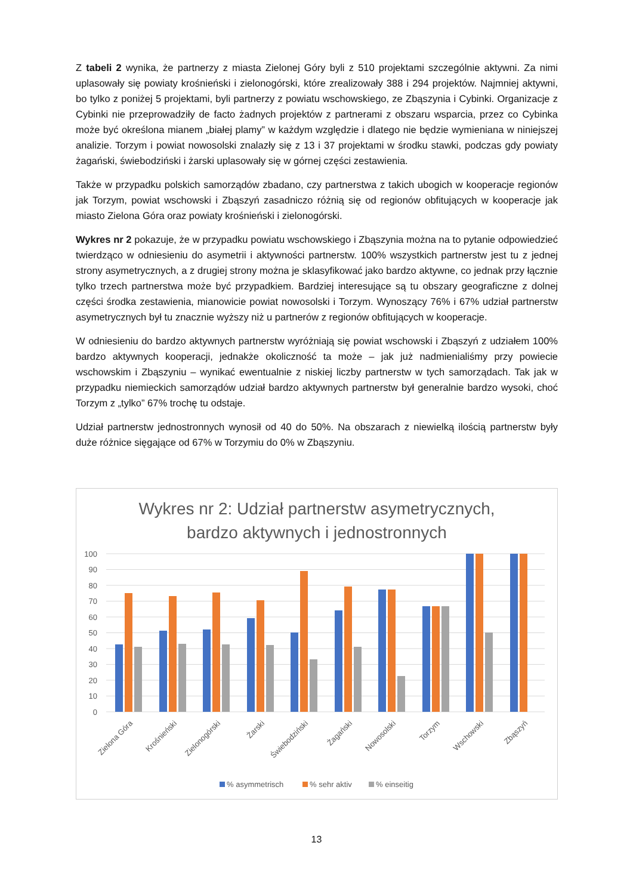Z tabeli 2 wynika, że partnerzy z miasta Zielonej Góry byli z 510 projektami szczególnie aktywni. Za nimi uplasowały się powiaty krośnieński i zielonogórski, które zrealizowały 388 i 294 projektów. Najmniej aktywni, bo tylko z poniżej 5 projektami, byli partnerzy z powiatu wschowskiego, ze Zbąszynia i Cybinki. Organizacje z Cybinki nie przeprowadziły de facto żadnych projektów z partnerami z obszaru wsparcia, przez co Cybinka może być określona mianem „białej plamy” w każdym względzie i dlatego nie będzie wymieniana w niniejszej analizie. Torzym i powiat nowosolski znalazły się z 13 i 37 projektami w środku stawki, podczas gdy powiaty żagański, świebodziński i żarski uplasowały się w górnej części zestawienia.
Także w przypadku polskich samorządów zbadano, czy partnerstwa z takich ubogich w kooperacje regionów jak Torzym, powiat wschowski i Zbąszyń zasadniczo różnią się od regionów obfitujących w kooperacje jak miasto Zielona Góra oraz powiaty krośnieński i zielonogórski.
Wykres nr 2 pokazuje, że w przypadku powiatu wschowskiego i Zbąszynia można na to pytanie odpowiedzieć twierdząco w odniesieniu do asymetrii i aktywności partnerstw. 100% wszystkich partnerstw jest tu z jednej strony asymetrycznych, a z drugiej strony można je sklasyfikować jako bardzo aktywne, co jednak przy łącznie tylko trzech partnerstwa może być przypadkiem. Bardziej interesujące są tu obszary geograficzne z dolnej części środka zestawienia, mianowicie powiat nowosolski i Torzym. Wynoszący 76% i 67% udział partnerstw asymetrycznych był tu znacznie wyższy niż u partnerów z regionów obfitujących w kooperacje.
W odniesieniu do bardzo aktywnych partnerstw wyróżniają się powiat wschowski i Zbąszyń z udziałem 100% bardzo aktywnych kooperacji, jednakże okoliczność ta może – jak już nadmienialiśmy przy powiecie wschowskim i Zbąszyniu – wynikać ewentualnie z niskiej liczby partnerstw w tych samorządach. Tak jak w przypadku niemieckich samorządów udział bardzo aktywnych partnerstw był generalnie bardzo wysoki, choć Torzym z „tylko” 67% trochę tu odstaje.
Udział partnerstw jednostronnych wynosił od 40 do 50%. Na obszarach z niewielką ilością partnerstw były duże różnice sięgające od 67% w Torzymiu do 0% w Zbąszyniu.
Wykres nr 2: Udział partnerstw asymetrycznych,
bardzo aktywnych i jednostronnych
100
90
80
70
60
50
40
30
20
10
0
Zielona Góra
Krośnieński
Zielonogórski
Żarski
Świebodziński
Żagański
Nowosolski
Torzym
Wschowski
Zbąszyń
% asymmetrisch
% sehr aktiv
% einseitig
13